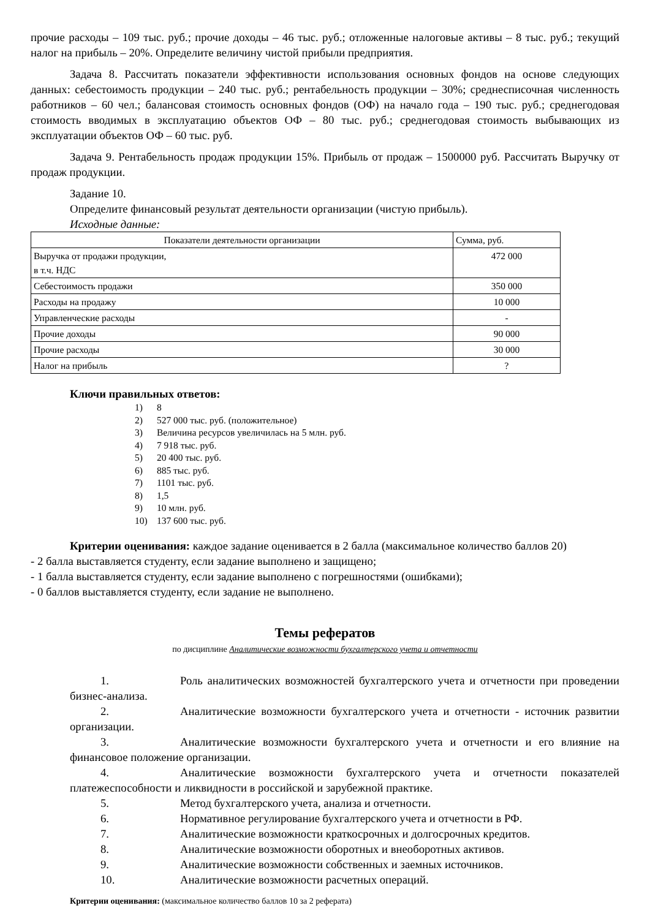прочие расходы – 109 тыс. руб.; прочие доходы – 46 тыс. руб.; отложенные налоговые активы – 8 тыс. руб.; текущий налог на прибыль – 20%. Определите величину чистой прибыли предприятия.
Задача 8. Рассчитать показатели эффективности использования основных фондов на основе следующих данных: себестоимость продукции – 240 тыс. руб.; рентабельность продукции – 30%; среднесписочная численность работников – 60 чел.; балансовая стоимость основных фондов (ОФ) на начало года – 190 тыс. руб.; среднегодовая стоимость вводимых в эксплуатацию объектов ОФ – 80 тыс. руб.; среднегодовая стоимость выбывающих из эксплуатации объектов ОФ – 60 тыс. руб.
Задача 9. Рентабельность продаж продукции 15%. Прибыль от продаж – 1500000 руб. Рассчитать Выручку от продаж продукции.
Задание 10.
Определите финансовый результат деятельности организации (чистую прибыль).
Исходные данные:
| Показатели деятельности организации | Сумма, руб. |
| Выручка от продажи продукции, в т.ч. НДС | 472 000 |
| Себестоимость продажи | 350 000 |
| Расходы на продажу | 10 000 |
| Управленческие расходы | - |
| Прочие доходы | 90 000 |
| Прочие расходы | 30 000 |
| Налог на прибыль | ? |
Ключи правильных ответов:
1) 8
2) 527 000 тыс. руб. (положительное)
3) Величина ресурсов увеличилась на 5 млн. руб.
4) 7 918 тыс. руб.
5) 20 400 тыс. руб.
6) 885 тыс. руб.
7) 1101 тыс. руб.
8) 1,5
9) 10 млн. руб.
10) 137 600 тыс. руб.
Критерии оценивания: каждое задание оценивается в 2 балла (максимальное количество баллов 20)
- 2 балла выставляется студенту, если задание выполнено и защищено;
- 1 балла выставляется студенту, если задание выполнено с погрешностями (ошибками);
- 0 баллов выставляется студенту, если задание не выполнено.
Темы рефератов
по дисциплине Аналитические возможности бухгалтерского учета и отчетности
1. Роль аналитических возможностей бухгалтерского учета и отчетности при проведении бизнес-анализа.
2. Аналитические возможности бухгалтерского учета и отчетности - источник развитии организации.
3. Аналитические возможности бухгалтерского учета и отчетности и его влияние на финансовое положение организации.
4. Аналитические возможности бухгалтерского учета и отчетности показателей платежеспособности и ликвидности в российской и зарубежной практике.
5. Метод бухгалтерского учета, анализа и отчетности.
6. Нормативное регулирование бухгалтерского учета и отчетности в РФ.
7. Аналитические возможности краткосрочных и долгосрочных кредитов.
8. Аналитические возможности оборотных и внеоборотных активов.
9. Аналитические возможности собственных и заемных источников.
10. Аналитические возможности расчетных операций.
Критерии оценивания: (максимальное количество баллов 10 за 2 реферата)